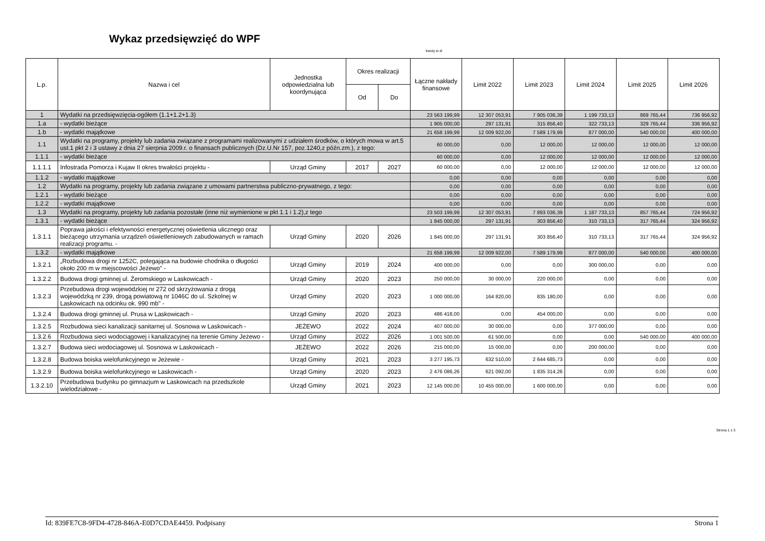Wykaz przedsięwzięć do WPF
kwoty w zł
| L.p. | Nazwa i cel | Jednostka odpowiedzialna lub koordynująca | Okres realizacji | | Łączne nakłady finansowe | Limit 2022 | Limit 2023 | Limit 2024 | Limit 2025 | Limit 2026 |
| --- | --- | --- | --- | --- | --- | --- | --- | --- | --- | --- |
| | | | Od | Do | | | | | | |
| 1 | Wydatki na przedsięwzięcia-ogółem (1.1+1.2+1.3) | | | | 23 563 199,99 | 12 307 053,91 | 7 905 036,39 | 1 199 733,13 | 869 765,44 | 736 956,92 |
| 1.a | - wydatki bieżące | | | | 1 905 000,00 | 297 131,91 | 315 856,40 | 322 733,13 | 329 765,44 | 336 956,92 |
| 1.b | - wydatki majątkowe | | | | 21 658 199,99 | 12 009 922,00 | 7 589 179,99 | 877 000,00 | 540 000,00 | 400 000,00 |
| 1.1 | Wydatki na programy, projekty lub zadania związane z programami realizowanymi z udziałem środków, o których mowa w art.5 ust.1 pkt 2 i 3 ustawy z dnia 27 sierpnia 2009.r. o finansach publicznych (Dz.U.Nr 157, poz.1240,z późn.zm.), z tego: | | | | 60 000,00 | 0,00 | 12 000,00 | 12 000,00 | 12 000,00 | 12 000,00 |
| 1.1.1 | - wydatki bieżące | | | | 60 000,00 | 0,00 | 12 000,00 | 12 000,00 | 12 000,00 | 12 000,00 |
| 1.1.1.1 | Infostrada Pomorza i Kujaw II okres trwałości projektu - | Urząd Gminy | 2017 | 2027 | 60 000,00 | 0,00 | 12 000,00 | 12 000,00 | 12 000,00 | 12 000,00 |
| 1.1.2 | - wydatki majątkowe | | | | 0,00 | 0,00 | 0,00 | 0,00 | 0,00 | 0,00 |
| 1.2 | Wydatki na programy, projekty lub zadania związane z umowami partnerstwa publiczno-prywatnego, z tego: | | | | 0,00 | 0,00 | 0,00 | 0,00 | 0,00 | 0,00 |
| 1.2.1 | - wydatki bieżące | | | | 0,00 | 0,00 | 0,00 | 0,00 | 0,00 | 0,00 |
| 1.2.2 | - wydatki majątkowe | | | | 0,00 | 0,00 | 0,00 | 0,00 | 0,00 | 0,00 |
| 1.3 | Wydatki na programy, projekty lub zadania pozostałe (inne niż wymienione w pkt 1.1 i 1.2),z tego | | | | 23 503 199,99 | 12 307 053,91 | 7 893 036,39 | 1 187 733,13 | 857 765,44 | 724 956,92 |
| 1.3.1 | - wydatki bieżące | | | | 1 845 000,00 | 297 131,91 | 303 856,40 | 310 733,13 | 317 765,44 | 324 956,92 |
| 1.3.1.1 | Poprawa jakości i efektywności energetycznej oświetlenia ulicznego oraz bieżącego utrzymania urządzeń oświetleniowych zabudowanych w ramach realizacji programu. - | Urząd Gminy | 2020 | 2026 | 1 845 000,00 | 297 131,91 | 303 856,40 | 310 733,13 | 317 765,44 | 324 956,92 |
| 1.3.2 | - wydatki majątkowe | | | | 21 658 199,99 | 12 009 922,00 | 7 589 179,99 | 877 000,00 | 540 000,00 | 400 000,00 |
| 1.3.2.1 | „Rozbudowa drogi nr 1252C, polegająca na budowie chodnika o długości około 200 m w miejscowości Jeżewo" - | Urząd Gminy | 2019 | 2024 | 400 000,00 | 0,00 | 0,00 | 300 000,00 | 0,00 | 0,00 |
| 1.3.2.2 | Budowa drogi gminnej ul. Żeromskiego w Laskowicach - | Urząd Gminy | 2020 | 2023 | 250 000,00 | 30 000,00 | 220 000,00 | 0,00 | 0,00 | 0,00 |
| 1.3.2.3 | Przebudowa drogi wojewódzkiej nr 272 od skrzyżowania z drogą wojewódzką nr 239, drogą powiatową nr 1046C do ul. Szkolnej w Laskowicach na odcinku ok. 990 mb" - | Urząd Gminy | 2020 | 2023 | 1 000 000,00 | 164 820,00 | 835 180,00 | 0,00 | 0,00 | 0,00 |
| 1.3.2.4 | Budowa drogi gminnej ul. Prusa w Laskowicach - | Urząd Gminy | 2020 | 2023 | 486 418,00 | 0,00 | 454 000,00 | 0,00 | 0,00 | 0,00 |
| 1.3.2.5 | Rozbudowa sieci kanalizacji sanitarnej ul. Sosnowa w Laskowicach - | JEŻEWO | 2022 | 2024 | 407 000,00 | 30 000,00 | 0,00 | 377 000,00 | 0,00 | 0,00 |
| 1.3.2.6 | Rozbudowa sieci wodociągowej i kanalizacyjnej na terenie Gminy Jeżewo - | Urząd Gminy | 2022 | 2026 | 1 001 500,00 | 61 500,00 | 0,00 | 0,00 | 540 000,00 | 400 000,00 |
| 1.3.2.7 | Budowa sieci wodociagowej ul. Sosnowa w Laskowicach - | JEŻEWO | 2022 | 2026 | 215 000,00 | 15 000,00 | 0,00 | 200 000,00 | 0,00 | 0,00 |
| 1.3.2.8 | Budowa boiska wielofunkcyjnego w Jeżewie - | Urząd Gminy | 2021 | 2023 | 3 277 195,73 | 632 510,00 | 2 644 685,73 | 0,00 | 0,00 | 0,00 |
| 1.3.2.9 | Budowa boiska wielofunkcyjnego w Laskowicach - | Urząd Gminy | 2020 | 2023 | 2 476 086,26 | 621 092,00 | 1 835 314,26 | 0,00 | 0,00 | 0,00 |
| 1.3.2.10 | Przebudowa budynku po gimnazjum w Laskowicach na przedszkole wielodziałowe - | Urząd Gminy | 2021 | 2023 | 12 145 000,00 | 10 455 000,00 | 1 600 000,00 | 0,00 | 0,00 | 0,00 |
Strona 1 z 3
Id: 839FE7C8-9FD4-4728-846A-E0D7CDAE4459. Podpisany Strona 1